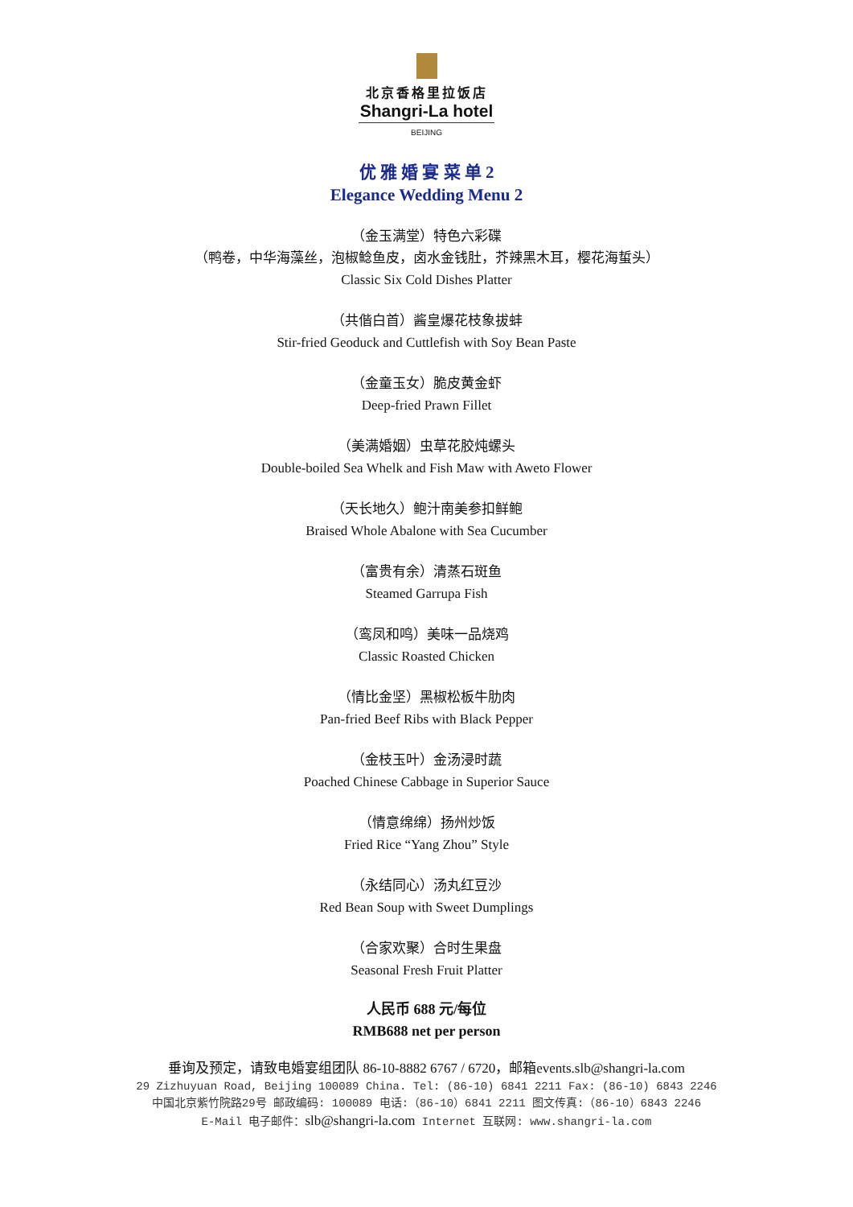北京香格里拉饭店
Shangri-La hotel
BEIJING
优 雅 婚 宴 菜 单 2
Elegance Wedding Menu 2
（金玉满堂）特色六彩碟
（鸭卷，中华海藻丝，泡椒鲶鱼皮，卤水金钱肚，芥辣黑木耳，樱花海蜇头）
Classic Six Cold Dishes Platter
（共偕白首）酱皇爆花枝象拔蚌
Stir-fried Geoduck and Cuttlefish with Soy Bean Paste
（金童玉女）脆皮黄金虾
Deep-fried Prawn Fillet
（美满婚姻）虫草花胶炖螺头
Double-boiled Sea Whelk and Fish Maw with Aweto Flower
（天长地久）鲍汁南美参扣鲜鲍
Braised Whole Abalone with Sea Cucumber
（富贵有余）清蒸石斑鱼
Steamed Garrupa Fish
（鸾凤和鸣）美味一品烧鸡
Classic Roasted Chicken
（情比金坚）黑椒松板牛肋肉
Pan-fried Beef Ribs with Black Pepper
（金枝玉叶）金汤浸时蔬
Poached Chinese Cabbage in Superior Sauce
（情意绵绵）扬州炒饭
Fried Rice “Yang Zhou” Style
（永结同心）汤丸红豆沙
Red Bean Soup with Sweet Dumplings
（合家欢聚）合时生果盘
Seasonal Fresh Fruit Platter
人民币 688 元/每位
RMB688 net per person
垂询及预定，请致电婚宴组团队 86-10-8882 6767 / 6720，邮箱events.slb@shangri-la.com
29 Zizhuyuan Road, Beijing 100089 China. Tel: (86-10) 6841 2211 Fax: (86-10) 6843 2246
中国北京紫竹院路29号 邮政编码: 100089 电话:（86-10）6841 2211 图文传真:（86-10）6843 2246
E-Mail 电子邮件：slb@shangri-la.com Internet 互联网: www.shangri-la.com